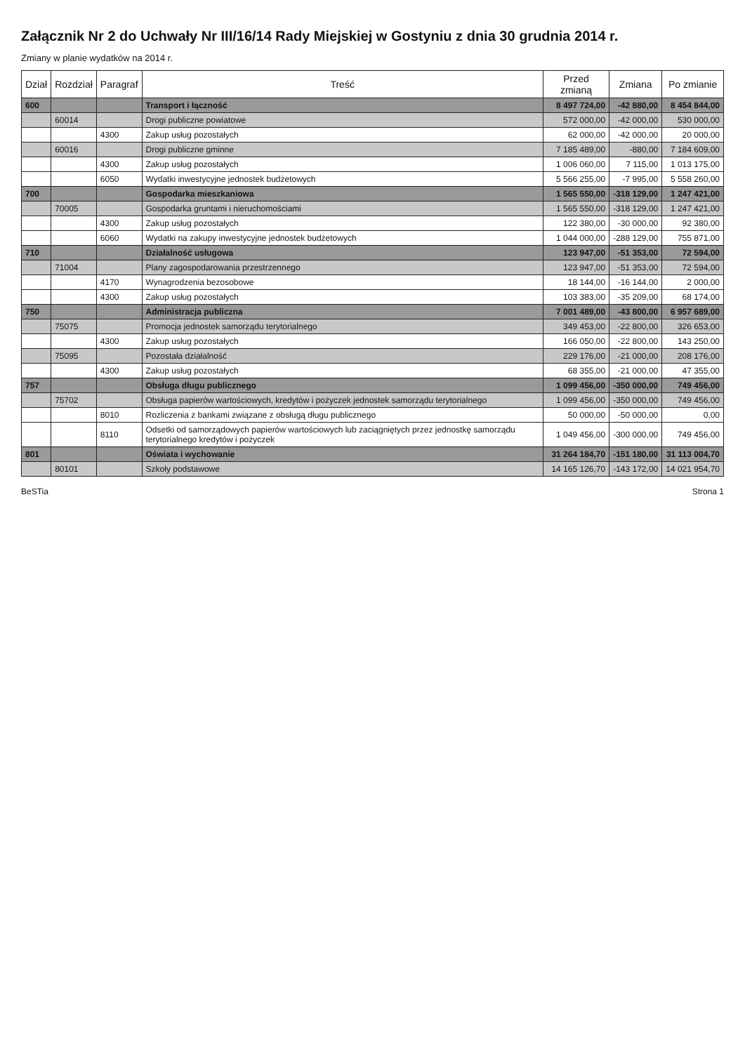Załącznik Nr 2 do Uchwały Nr III/16/14 Rady Miejskiej w Gostyniu z dnia 30 grudnia 2014 r.
Zmiany w planie wydatków na 2014 r.
| Dział | Rozdział | Paragraf | Treść | Przed zmianą | Zmiana | Po zmianie |
| --- | --- | --- | --- | --- | --- | --- |
| 600 | | | Transport i łączność | 8 497 724,00 | -42 880,00 | 8 454 844,00 |
| | 60014 | | Drogi publiczne powiatowe | 572 000,00 | -42 000,00 | 530 000,00 |
| | | 4300 | Zakup usług pozostałych | 62 000,00 | -42 000,00 | 20 000,00 |
| | 60016 | | Drogi publiczne gminne | 7 185 489,00 | -880,00 | 7 184 609,00 |
| | | 4300 | Zakup usług pozostałych | 1 006 060,00 | 7 115,00 | 1 013 175,00 |
| | | 6050 | Wydatki inwestycyjne jednostek budżetowych | 5 566 255,00 | -7 995,00 | 5 558 260,00 |
| 700 | | | Gospodarka mieszkaniowa | 1 565 550,00 | -318 129,00 | 1 247 421,00 |
| | 70005 | | Gospodarka gruntami i nieruchomościami | 1 565 550,00 | -318 129,00 | 1 247 421,00 |
| | | 4300 | Zakup usług pozostałych | 122 380,00 | -30 000,00 | 92 380,00 |
| | | 6060 | Wydatki na zakupy inwestycyjne jednostek budżetowych | 1 044 000,00 | -288 129,00 | 755 871,00 |
| 710 | | | Działalność usługowa | 123 947,00 | -51 353,00 | 72 594,00 |
| | 71004 | | Plany zagospodarowania przestrzennego | 123 947,00 | -51 353,00 | 72 594,00 |
| | | 4170 | Wynagrodzenia bezosobowe | 18 144,00 | -16 144,00 | 2 000,00 |
| | | 4300 | Zakup usług pozostałych | 103 383,00 | -35 209,00 | 68 174,00 |
| 750 | | | Administracja publiczna | 7 001 489,00 | -43 800,00 | 6 957 689,00 |
| | 75075 | | Promocja jednostek samorządu terytorialnego | 349 453,00 | -22 800,00 | 326 653,00 |
| | | 4300 | Zakup usług pozostałych | 166 050,00 | -22 800,00 | 143 250,00 |
| | 75095 | | Pozostała działalność | 229 176,00 | -21 000,00 | 208 176,00 |
| | | 4300 | Zakup usług pozostałych | 68 355,00 | -21 000,00 | 47 355,00 |
| 757 | | | Obsługa długu publicznego | 1 099 456,00 | -350 000,00 | 749 456,00 |
| | 75702 | | Obsługa papierów wartościowych, kredytów i pożyczek jednostek samorządu terytorialnego | 1 099 456,00 | -350 000,00 | 749 456,00 |
| | | 8010 | Rozliczenia z bankami związane z obsługą długu publicznego | 50 000,00 | -50 000,00 | 0,00 |
| | | 8110 | Odsetki od samorządowych papierów wartościowych lub zaciągniętych przez jednostkę samorządu terytorialnego kredytów i pożyczek | 1 049 456,00 | -300 000,00 | 749 456,00 |
| 801 | | | Oświata i wychowanie | 31 264 184,70 | -151 180,00 | 31 113 004,70 |
| | 80101 | | Szkoły podstawowe | 14 165 126,70 | -143 172,00 | 14 021 954,70 |
BeSTia Strona 1